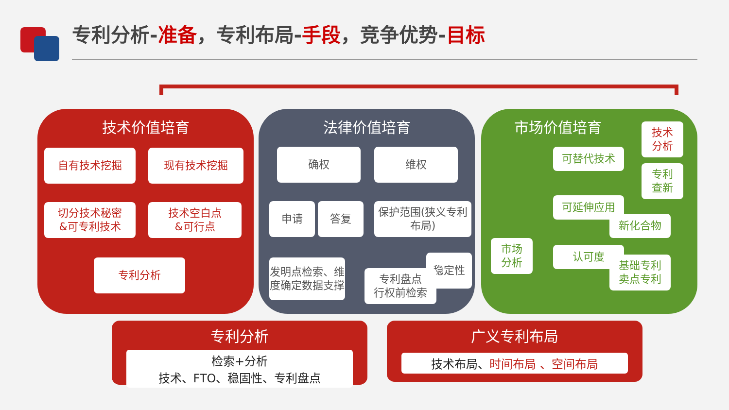专利分析-准备，专利布局-手段，竞争优势-目标
技术价值培育
自有技术挖掘 现有技术挖掘
切分技术秘密
&可专利技术
技术空白点
&可行点
专利分析
法律价值培育
确权 维权
申请 答复
保护范围(狭义专利布局)
发明点检索、维度确定数据支撑
稳定性
专利盘点
行权前检索
市场价值培育
技术
分析
可替代技术
专利
查新
可延伸应用
新化合物
市场
分析
认可度
基础专利
卖点专利
专利分析
检索+分析
技术、FTO、稳固性、专利盘点
广义专利布局
技术布局、时间布局 、空间布局